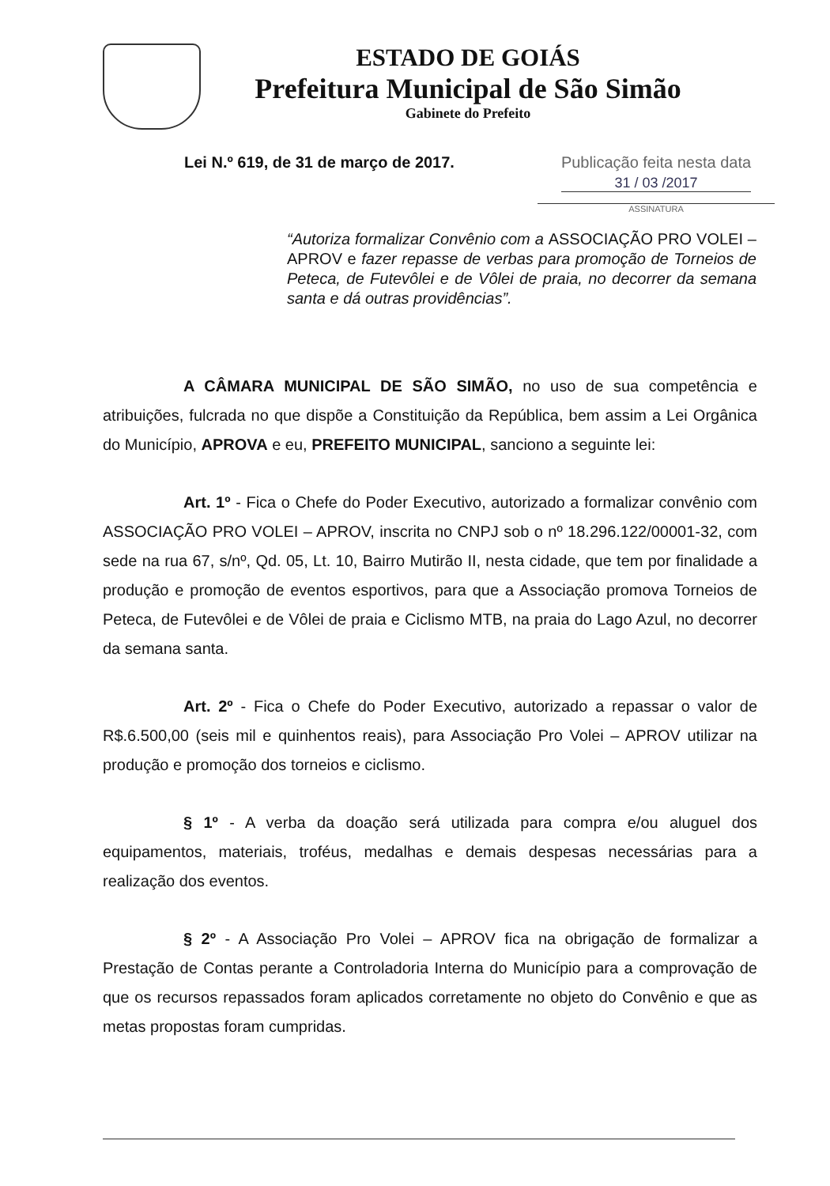ESTADO DE GOIÁS
Prefeitura Municipal de São Simão
Gabinete do Prefeito
Lei N.º 619, de 31 de março de 2017.
Publicação feita nesta data
31 / 03 /2017
ASSINATURA
“Autoriza formalizar Convênio com a ASSOCIAÇÃO PRO VOLEI – APROV e fazer repasse de verbas para promoção de Torneios de Peteca, de Futevôlei e de Vôlei de praia, no decorrer da semana santa e dá outras providências”.
A CÂMARA MUNICIPAL DE SÃO SIMÃO, no uso de sua competência e atribuições, fulcrada no que dispõe a Constituição da República, bem assim a Lei Orgânica do Município, APROVA e eu, PREFEITO MUNICIPAL, sanciono a seguinte lei:
Art. 1º - Fica o Chefe do Poder Executivo, autorizado a formalizar convênio com ASSOCIAÇÃO PRO VOLEI – APROV, inscrita no CNPJ sob o nº 18.296.122/00001-32, com sede na rua 67, s/nº, Qd. 05, Lt. 10, Bairro Mutirão II, nesta cidade, que tem por finalidade a produção e promoção de eventos esportivos, para que a Associação promova Torneios de Peteca, de Futevôlei e de Vôlei de praia e Ciclismo MTB, na praia do Lago Azul, no decorrer da semana santa.
Art. 2º - Fica o Chefe do Poder Executivo, autorizado a repassar o valor de R$.6.500,00 (seis mil e quinhentos reais), para Associação Pro Volei – APROV utilizar na produção e promoção dos torneios e ciclismo.
§ 1º - A verba da doação será utilizada para compra e/ou aluguel dos equipamentos, materiais, troféus, medalhas e demais despesas necessárias para a realização dos eventos.
§ 2º - A Associação Pro Volei – APROV fica na obrigação de formalizar a Prestação de Contas perante a Controladoria Interna do Município para a comprovação de que os recursos repassados foram aplicados corretamente no objeto do Convênio e que as metas propostas foram cumpridas.